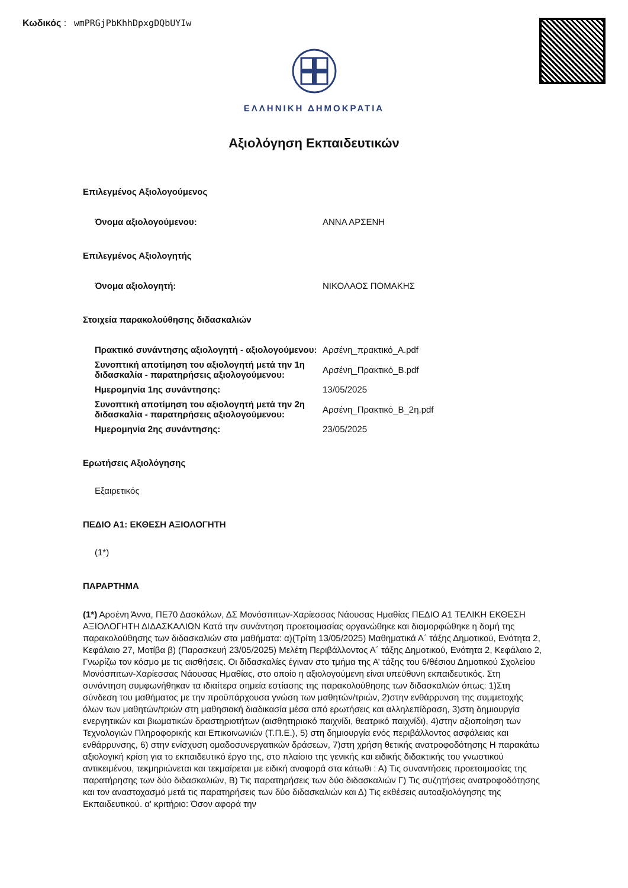Κωδικός : wmPRGjPbKhhDpxgDQbUYIw
ΕΛΛΗΝΙΚΗ ΔΗΜΟΚΡΑΤΙΑ
Αξιολόγηση Εκπαιδευτικών
Επιλεγμένος Αξιολογούμενος
| Όνομα αξιολογούμενου: | ΑΝΝΑ ΑΡΣΕΝΗ |
Επιλεγμένος Αξιολογητής
| Όνομα αξιολογητή: | ΝΙΚΟΛΑΟΣ ΠΟΜΑΚΗΣ |
Στοιχεία παρακολούθησης διδασκαλιών
| Πρακτικό συνάντησης αξιολογητή - αξιολογούμενου: | Αρσένη_πρακτικό_Α.pdf |
| Συνοπτική αποτίμηση του αξιολογητή μετά την 1η διδασκαλία - παρατηρήσεις αξιολογούμενου: | Αρσένη_Πρακτικό_Β.pdf |
| Ημερομηνία 1ης συνάντησης: | 13/05/2025 |
| Συνοπτική αποτίμηση του αξιολογητή μετά την 2η διδασκαλία - παρατηρήσεις αξιολογούμενου: | Αρσένη_Πρακτικό_Β_2η.pdf |
| Ημερομηνία 2ης συνάντησης: | 23/05/2025 |
Ερωτήσεις Αξιολόγησης
Εξαιρετικός
ΠΕΔΙΟ Α1: ΕΚΘΕΣΗ ΑΞΙΟΛΟΓΗΤΗ
(1*)
ΠΑΡΑΡΤΗΜΑ
(1*) Αρσένη Άννα, ΠΕ70 Δασκάλων, ΔΣ Μονόσπιτων-Χαρίεσσας Νάουσας Ημαθίας ΠΕΔΙΟ Α1 ΤΕΛΙΚΗ ΕΚΘΕΣΗ ΑΞΙΟΛΟΓΗΤΗ ΔΙΔΑΣΚΑΛΙΩΝ Κατά την συνάντηση προετοιμασίας οργανώθηκε και διαμορφώθηκε η δομή της παρακολούθησης των διδασκαλιών στα μαθήματα: α)(Τρίτη 13/05/2025) Μαθηματικά Α΄ τάξης Δημοτικού, Ενότητα 2, Κεφάλαιο 27, Μοτίβα β) (Παρασκευή 23/05/2025) Μελέτη Περιβάλλοντος Α΄ τάξης Δημοτικού, Ενότητα 2, Κεφάλαιο 2, Γνωρίζω τον κόσμο με τις αισθήσεις. Οι διδασκαλίες έγιναν στο τμήμα της Α’ τάξης του 6/θέσιου Δημοτικού Σχολείου Μονόσπιτων-Χαρίεσσας Νάουσας Ημαθίας, στο οποίο η αξιολογούμενη είναι υπεύθυνη εκπαιδευτικός. Στη συνάντηση συμφωνήθηκαν τα ιδιαίτερα σημεία εστίασης της παρακολούθησης των διδασκαλιών όπως: 1)Στη σύνδεση του μαθήματος με την προϋπάρχουσα γνώση των μαθητών/τριών, 2)στην ενθάρρυνση της συμμετοχής όλων των μαθητών/τριών στη μαθησιακή διαδικασία μέσα από ερωτήσεις και αλληλεπίδραση, 3)στη δημιουργία ενεργητικών και βιωματικών δραστηριοτήτων (αισθητηριακό παιχνίδι, θεατρικό παιχνίδι), 4)στην αξιοποίηση των Τεχνολογιών Πληροφορικής και Επικοινωνιών (Τ.Π.Ε.), 5) στη δημιουργία ενός περιβάλλοντος ασφάλειας και ενθάρρυνσης, 6) στην ενίσχυση ομαδοσυνεργατικών δράσεων, 7)στη χρήση θετικής ανατροφοδότησης Η παρακάτω αξιολογική κρίση για το εκπαιδευτικό έργο της, στο πλαίσιο της γενικής και ειδικής διδακτικής του γνωστικού αντικειμένου, τεκμηριώνεται και τεκμαίρεται με ειδική αναφορά στα κάτωθι : Α) Τις συναντήσεις προετοιμασίας της παρατήρησης των δύο διδασκαλιών, Β) Τις παρατηρήσεις των δύο διδασκαλιών Γ) Τις συζητήσεις ανατροφοδότησης και τον αναστοχασμό μετά τις παρατηρήσεις των δύο διδασκαλιών και Δ) Τις εκθέσεις αυτοαξιολόγησης της Εκπαιδευτικού. α' κριτήριο: Όσον αφορά την